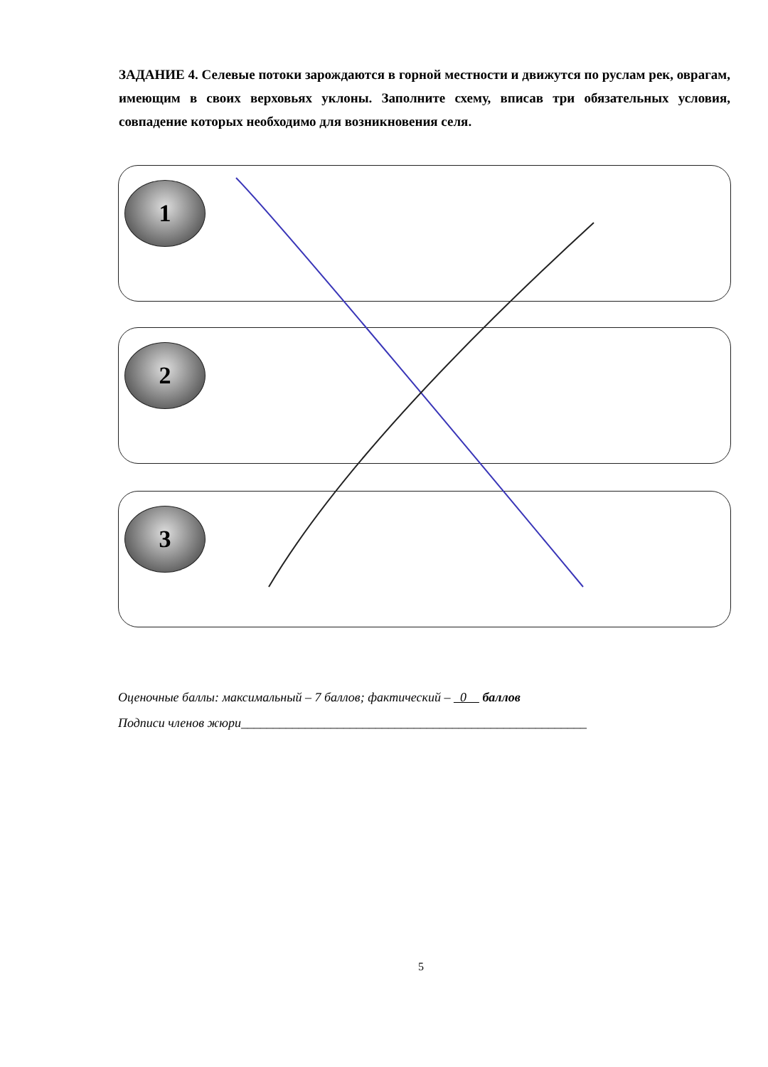ЗАДАНИЕ 4. Селевые потоки зарождаются в горной местности и движутся по руслам рек, оврагам, имеющим в своих верховьях уклоны. Заполните схему, вписав три обязательных условия, совпадение которых необходимо для возникновения селя.
1
2
3
Оценочные баллы: максимальный – 7 баллов; фактический – 0 баллов
Подписи членов жюри______________________________________________________
5